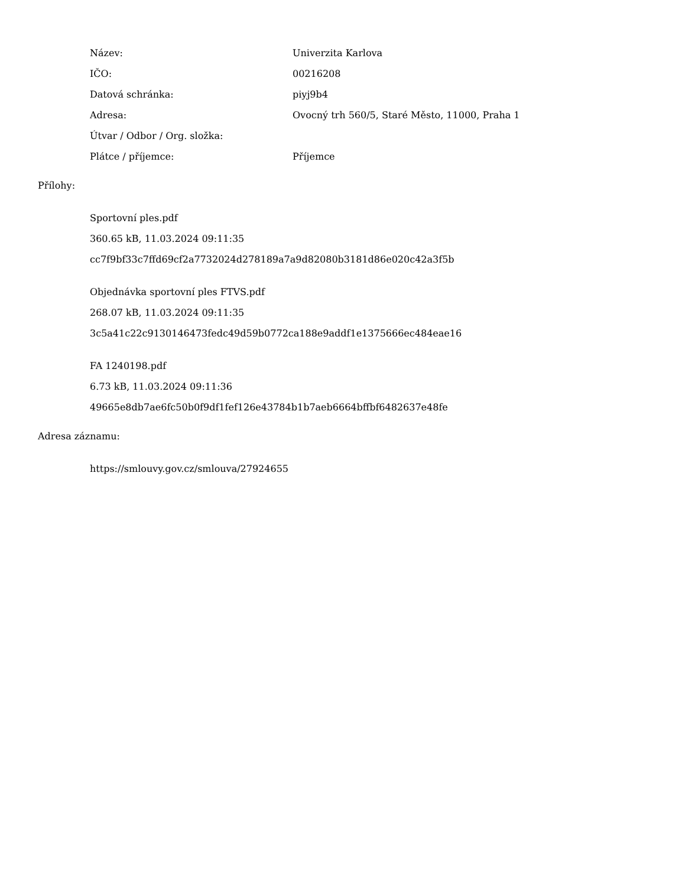Název: Univerzita Karlova
IČO: 00216208
Datová schránka: piyj9b4
Adresa: Ovocný trh 560/5, Staré Město, 11000, Praha 1
Útvar / Odbor / Org. složka:
Plátce / příjemce: Příjemce
Přílohy:
Sportovní ples.pdf
360.65 kB, 11.03.2024 09:11:35
cc7f9bf33c7ffd69cf2a7732024d278189a7a9d82080b3181d86e020c42a3f5b
Objednávka sportovní ples FTVS.pdf
268.07 kB, 11.03.2024 09:11:35
3c5a41c22c9130146473fedc49d59b0772ca188e9addf1e1375666ec484eae16
FA 1240198.pdf
6.73 kB, 11.03.2024 09:11:36
49665e8db7ae6fc50b0f9df1fef126e43784b1b7aeb6664bffbf6482637e48fe
Adresa záznamu:
https://smlouvy.gov.cz/smlouva/27924655